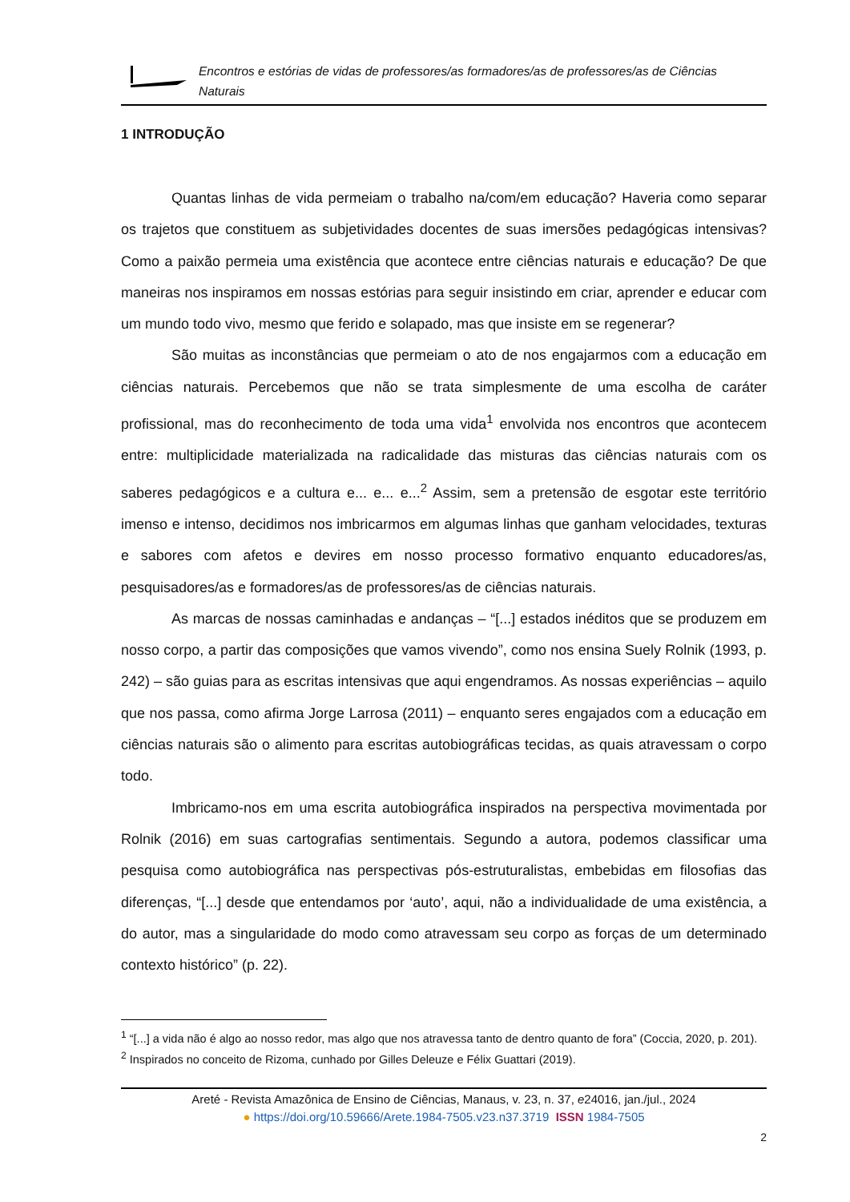Encontros e estórias de vidas de professores/as formadores/as de professores/as de Ciências Naturais
1 INTRODUÇÃO
Quantas linhas de vida permeiam o trabalho na/com/em educação? Haveria como separar os trajetos que constituem as subjetividades docentes de suas imersões pedagógicas intensivas? Como a paixão permeia uma existência que acontece entre ciências naturais e educação? De que maneiras nos inspiramos em nossas estórias para seguir insistindo em criar, aprender e educar com um mundo todo vivo, mesmo que ferido e solapado, mas que insiste em se regenerar?
São muitas as inconstâncias que permeiam o ato de nos engajarmos com a educação em ciências naturais. Percebemos que não se trata simplesmente de uma escolha de caráter profissional, mas do reconhecimento de toda uma vida<sup>1</sup> envolvida nos encontros que acontecem entre: multiplicidade materializada na radicalidade das misturas das ciências naturais com os saberes pedagógicos e a cultura e... e... e...<sup>2</sup> Assim, sem a pretensão de esgotar este território imenso e intenso, decidimos nos imbricarmos em algumas linhas que ganham velocidades, texturas e sabores com afetos e devires em nosso processo formativo enquanto educadores/as, pesquisadores/as e formadores/as de professores/as de ciências naturais.
As marcas de nossas caminhadas e andanças – “[...] estados inéditos que se produzem em nosso corpo, a partir das composições que vamos vivendo”, como nos ensina Suely Rolnik (1993, p. 242) – são guias para as escritas intensivas que aqui engendramos. As nossas experiências – aquilo que nos passa, como afirma Jorge Larrosa (2011) – enquanto seres engajados com a educação em ciências naturais são o alimento para escritas autobiográficas tecidas, as quais atravessam o corpo todo.
Imbricamo-nos em uma escrita autobiográfica inspirados na perspectiva movimentada por Rolnik (2016) em suas cartografias sentimentais. Segundo a autora, podemos classificar uma pesquisa como autobiográfica nas perspectivas pós-estruturalistas, embebidas em filosofias das diferenças, “[...] desde que entendamos por ‘auto’, aqui, não a individualidade de uma existência, a do autor, mas a singularidade do modo como atravessam seu corpo as forças de um determinado contexto histórico” (p. 22).
<sup>1</sup> “[...] a vida não é algo ao nosso redor, mas algo que nos atravessa tanto de dentro quanto de fora” (Coccia, 2020, p. 201).
<sup>2</sup> Inspirados no conceito de Rizoma, cunhado por Gilles Deleuze e Félix Guattari (2019).
Areté - Revista Amazônica de Ensino de Ciências, Manaus, v. 23, n. 37, e24016, jan./jul., 2024
● https://doi.org/10.59666/Arete.1984-7505.v23.n37.3719 ISSN 1984-7505
2